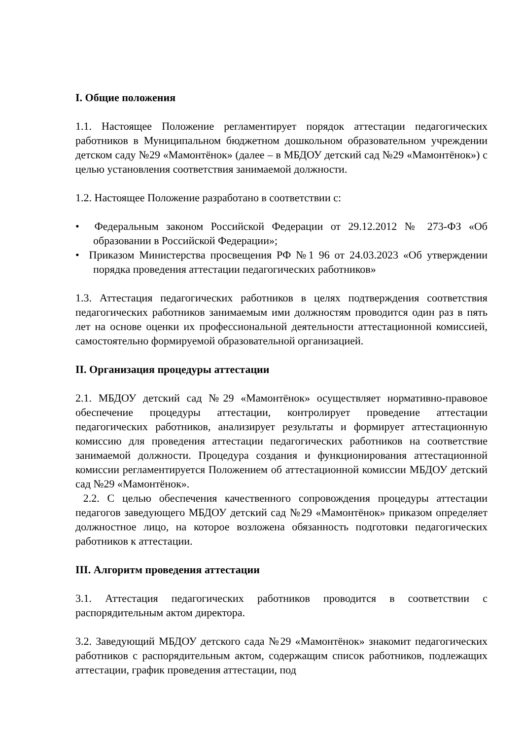I. Общие положения
1.1. Настоящее Положение регламентирует порядок аттестации педагогических работников в Муниципальном бюджетном дошкольном образовательном учреждении детском саду №29 «Мамонтёнок» (далее – в МБДОУ детский сад №29 «Мамонтёнок») с целью установления соответствия занимаемой должности.
1.2. Настоящее Положение разработано в соответствии с:
• Федеральным законом Российской Федерации от 29.12.2012 № 273-ФЗ «Об образовании в Российской Федерации»;
• Приказом Министерства просвещения РФ №1 96 от 24.03.2023 «Об утверждении порядка проведения аттестации педагогических работников»
1.3. Аттестация педагогических работников в целях подтверждения соответствия педагогических работников занимаемым ими должностям проводится один раз в пять лет на основе оценки их профессиональной деятельности аттестационной комиссией, самостоятельно формируемой образовательной организацией.
II. Организация процедуры аттестации
2.1. МБДОУ детский сад №29 «Мамонтёнок» осуществляет нормативно-правовое обеспечение процедуры аттестации, контролирует проведение аттестации педагогических работников, анализирует результаты и формирует аттестационную комиссию для проведения аттестации педагогических работников на соответствие занимаемой должности. Процедура создания и функционирования аттестационной комиссии регламентируется Положением об аттестационной комиссии МБДОУ детский сад №29 «Мамонтёнок».
2.2. С целью обеспечения качественного сопровождения процедуры аттестации педагогов заведующего МБДОУ детский сад №29 «Мамонтёнок» приказом определяет должностное лицо, на которое возложена обязанность подготовки педагогических работников к аттестации.
III. Алгоритм проведения аттестации
3.1. Аттестация педагогических работников проводится в соответствии с распорядительным актом директора.
3.2. Заведующий МБДОУ детского сада №29 «Мамонтёнок» знакомит педагогических работников с распорядительным актом, содержащим список работников, подлежащих аттестации, график проведения аттестации, под